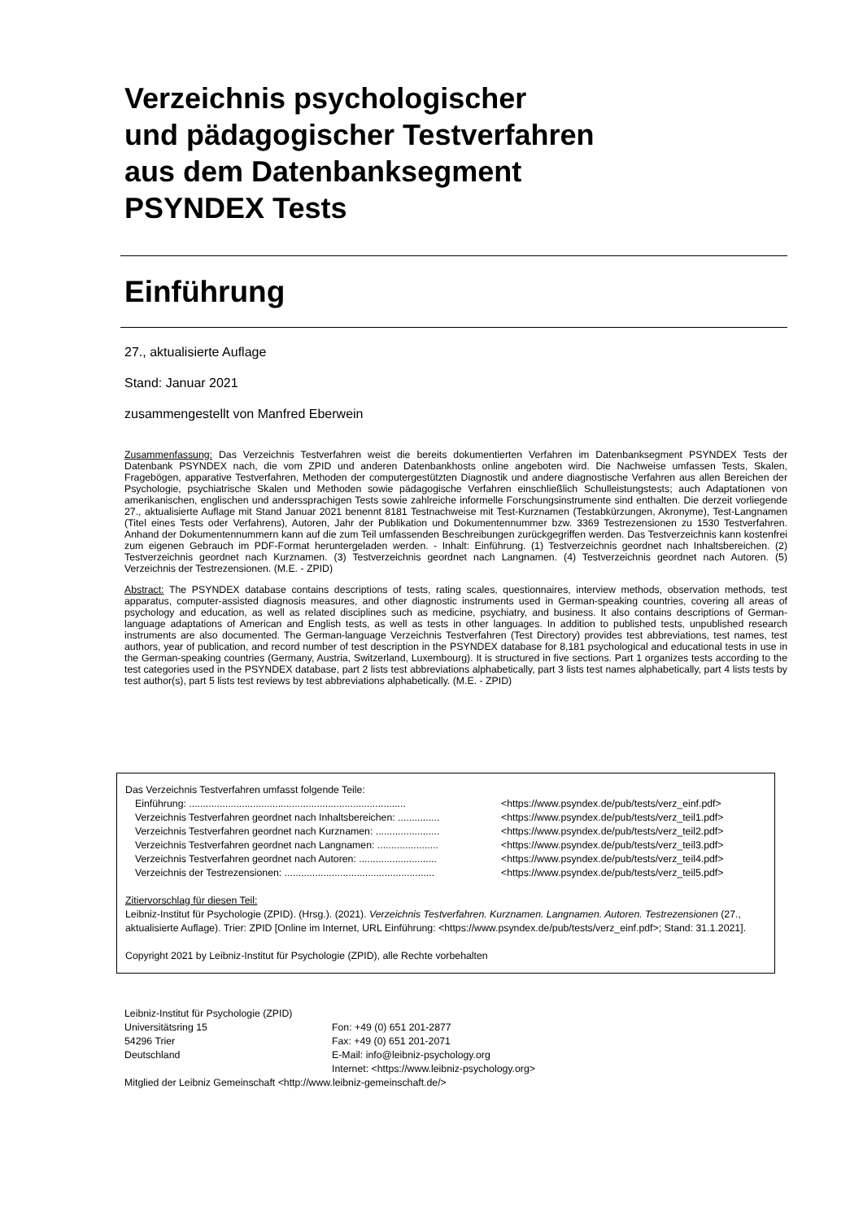Verzeichnis psychologischer
und pädagogischer Testverfahren
aus dem Datenbanksegment
PSYNDEX Tests
Einführung
27., aktualisierte Auflage
Stand: Januar 2021
zusammengestellt von Manfred Eberwein
Zusammenfassung: Das Verzeichnis Testverfahren weist die bereits dokumentierten Verfahren im Datenbanksegment PSYNDEX Tests der Datenbank PSYNDEX nach, die vom ZPID und anderen Datenbankhosts online angeboten wird. Die Nachweise umfassen Tests, Skalen, Fragebögen, apparative Testverfahren, Methoden der computergestützten Diagnostik und andere diagnostische Verfahren aus allen Bereichen der Psychologie, psychiatrische Skalen und Methoden sowie pädagogische Verfahren einschließlich Schulleistungstests; auch Adaptationen von amerikanischen, englischen und anderssprachigen Tests sowie zahlreiche informelle Forschungsinstrumente sind enthalten. Die derzeit vorliegende 27., aktualisierte Auflage mit Stand Januar 2021 benennt 8181 Testnachweise mit Test-Kurznamen (Testabkürzungen, Akronyme), Test-Langnamen (Titel eines Tests oder Verfahrens), Autoren, Jahr der Publikation und Dokumentennummer bzw. 3369 Testrezensionen zu 1530 Testverfahren. Anhand der Dokumentennummern kann auf die zum Teil umfassenden Beschreibungen zurückgegriffen werden. Das Testverzeichnis kann kostenfrei zum eigenen Gebrauch im PDF-Format heruntergeladen werden. - Inhalt: Einführung. (1) Testverzeichnis geordnet nach Inhaltsbereichen. (2) Testverzeichnis geordnet nach Kurznamen. (3) Testverzeichnis geordnet nach Langnamen. (4) Testverzeichnis geordnet nach Autoren. (5) Verzeichnis der Testrezensionen. (M.E. - ZPID)
Abstract: The PSYNDEX database contains descriptions of tests, rating scales, questionnaires, interview methods, observation methods, test apparatus, computer-assisted diagnosis measures, and other diagnostic instruments used in German-speaking countries, covering all areas of psychology and education, as well as related disciplines such as medicine, psychiatry, and business. It also contains descriptions of German-language adaptations of American and English tests, as well as tests in other languages. In addition to published tests, unpublished research instruments are also documented. The German-language Verzeichnis Testverfahren (Test Directory) provides test abbreviations, test names, test authors, year of publication, and record number of test description in the PSYNDEX database for 8,181 psychological and educational tests in use in the German-speaking countries (Germany, Austria, Switzerland, Luxembourg). It is structured in five sections. Part 1 organizes tests according to the test categories used in the PSYNDEX database, part 2 lists test abbreviations alphabetically, part 3 lists test names alphabetically, part 4 lists tests by test author(s), part 5 lists test reviews by test abbreviations alphabetically. (M.E. - ZPID)
Das Verzeichnis Testverfahren umfasst folgende Teile:
Einführung: .............................................................................. <https://www.psyndex.de/pub/tests/verz_einf.pdf>
Verzeichnis Testverfahren geordnet nach Inhaltsbereichen: ............... <https://www.psyndex.de/pub/tests/verz_teil1.pdf>
Verzeichnis Testverfahren geordnet nach Kurznamen: ....................... <https://www.psyndex.de/pub/tests/verz_teil2.pdf>
Verzeichnis Testverfahren geordnet nach Langnamen: ...................... <https://www.psyndex.de/pub/tests/verz_teil3.pdf>
Verzeichnis Testverfahren geordnet nach Autoren: ............................ <https://www.psyndex.de/pub/tests/verz_teil4.pdf>
Verzeichnis der Testrezensionen: ...................................................... <https://www.psyndex.de/pub/tests/verz_teil5.pdf>
Zitiervorschlag für diesen Teil:
Leibniz-Institut für Psychologie (ZPID). (Hrsg.). (2021). Verzeichnis Testverfahren. Kurznamen. Langnamen. Autoren. Testrezensionen (27., aktualisierte Auflage). Trier: ZPID [Online im Internet, URL Einführung: <https://www.psyndex.de/pub/tests/verz_einf.pdf>; Stand: 31.1.2021].
Copyright 2021 by Leibniz-Institut für Psychologie (ZPID), alle Rechte vorbehalten
| Leibniz-Institut für Psychologie (ZPID) | |
| Universitätsring 15 | Fon: +49 (0) 651 201-2877 |
| 54296 Trier | Fax: +49 (0) 651 201-2071 |
| Deutschland | E-Mail: info@leibniz-psychology.org |
| | Internet: <https://www.leibniz-psychology.org> |
| Mitglied der Leibniz Gemeinschaft <http://www.leibniz-gemeinschaft.de/> | |